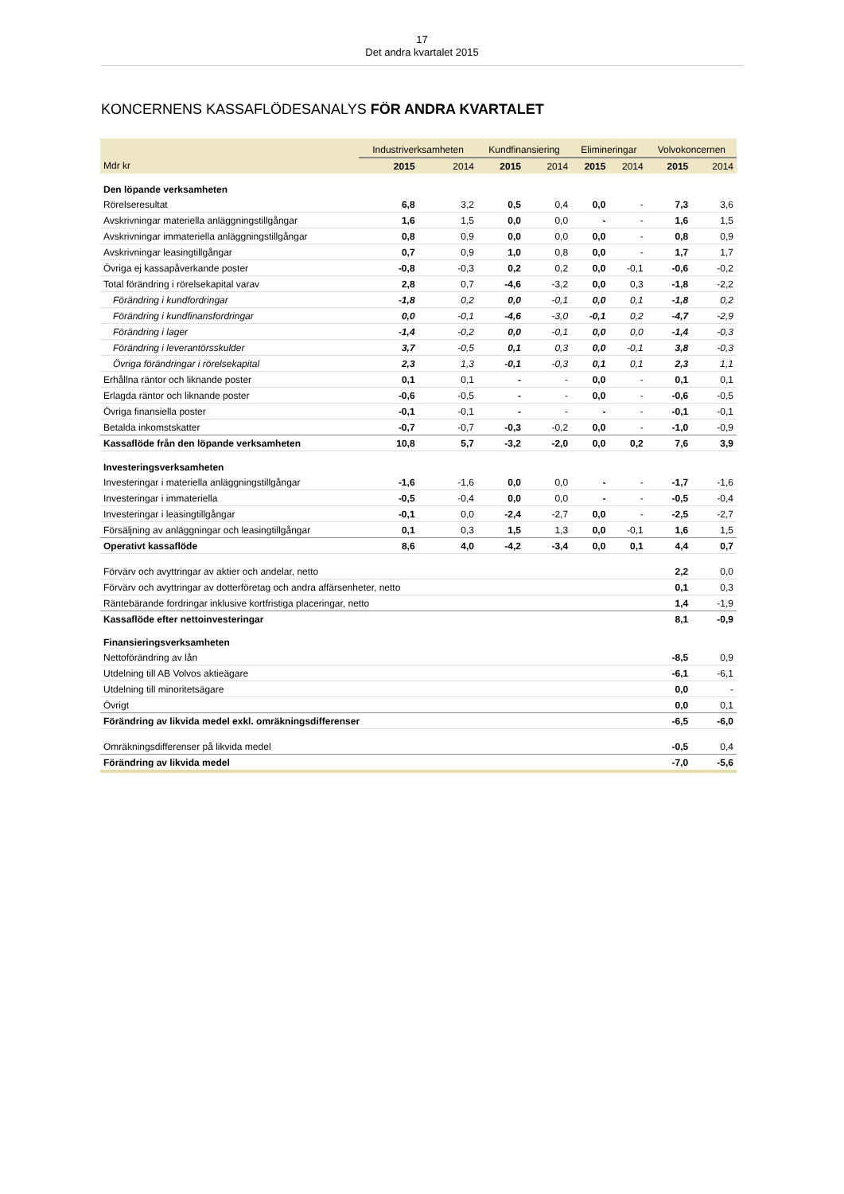17
Det andra kvartalet 2015
KONCERNENS KASSAFLÖDESANALYS FÖR ANDRA KVARTALET
| | Industriverksamheten | | Kundfinansiering | | Elimineringar | | Volvokoncernen | |
| --- | --- | --- | --- | --- | --- | --- | --- | --- |
| Mdr kr | 2015 | 2014 | 2015 | 2014 | 2015 | 2014 | 2015 | 2014 |
| Den löpande verksamheten | | | | | | | | |
| Rörelseresultat | 6,8 | 3,2 | 0,5 | 0,4 | 0,0 | - | 7,3 | 3,6 |
| Avskrivningar materiella anläggningstillgångar | 1,6 | 1,5 | 0,0 | 0,0 | - | - | 1,6 | 1,5 |
| Avskrivningar immateriella anläggningstillgångar | 0,8 | 0,9 | 0,0 | 0,0 | 0,0 | - | 0,8 | 0,9 |
| Avskrivningar leasingtillgångar | 0,7 | 0,9 | 1,0 | 0,8 | 0,0 | - | 1,7 | 1,7 |
| Övriga ej kassapåverkande poster | -0,8 | -0,3 | 0,2 | 0,2 | 0,0 | -0,1 | -0,6 | -0,2 |
| Total förändring i rörelsekapital varav | 2,8 | 0,7 | -4,6 | -3,2 | 0,0 | 0,3 | -1,8 | -2,2 |
| Förändring i kundfordringar | -1,8 | 0,2 | 0,0 | -0,1 | 0,0 | 0,1 | -1,8 | 0,2 |
| Förändring i kundfinansfordringar | 0,0 | -0,1 | -4,6 | -3,0 | -0,1 | 0,2 | -4,7 | -2,9 |
| Förändring i lager | -1,4 | -0,2 | 0,0 | -0,1 | 0,0 | 0,0 | -1,4 | -0,3 |
| Förändring i leverantörsskulder | 3,7 | -0,5 | 0,1 | 0,3 | 0,0 | -0,1 | 3,8 | -0,3 |
| Övriga förändringar i rörelsekapital | 2,3 | 1,3 | -0,1 | -0,3 | 0,1 | 0,1 | 2,3 | 1,1 |
| Erhållna räntor och liknande poster | 0,1 | 0,1 | - | - | 0,0 | - | 0,1 | 0,1 |
| Erlagda räntor och liknande poster | -0,6 | -0,5 | - | - | 0,0 | - | -0,6 | -0,5 |
| Övriga finansiella poster | -0,1 | -0,1 | - | - | - | - | -0,1 | -0,1 |
| Betalda inkomstskatter | -0,7 | -0,7 | -0,3 | -0,2 | 0,0 | - | -1,0 | -0,9 |
| Kassaflöde från den löpande verksamheten | 10,8 | 5,7 | -3,2 | -2,0 | 0,0 | 0,2 | 7,6 | 3,9 |
| Investeringsverksamheten | | | | | | | | |
| Investeringar i materiella anläggningstillgångar | -1,6 | -1,6 | 0,0 | 0,0 | - | - | -1,7 | -1,6 |
| Investeringar i immateriella | -0,5 | -0,4 | 0,0 | 0,0 | - | - | -0,5 | -0,4 |
| Investeringar i leasingtillgångar | -0,1 | 0,0 | -2,4 | -2,7 | 0,0 | - | -2,5 | -2,7 |
| Försäljning av anläggningar och leasingtillgångar | 0,1 | 0,3 | 1,5 | 1,3 | 0,0 | -0,1 | 1,6 | 1,5 |
| Operativt kassaflöde | 8,6 | 4,0 | -4,2 | -3,4 | 0,0 | 0,1 | 4,4 | 0,7 |
| Förvärv och avyttringar av aktier och andelar, netto | | | | | | | 2,2 | 0,0 |
| Förvärv och avyttringar av dotterföretag och andra affärsenheter, netto | | | | | | | 0,1 | 0,3 |
| Räntebärande fordringar inklusive kortfristiga placeringar, netto | | | | | | | 1,4 | -1,9 |
| Kassaflöde efter nettoinvesteringar | | | | | | | 8,1 | -0,9 |
| Finansieringsverksamheten | | | | | | | | |
| Nettoförändring av lån | | | | | | | -8,5 | 0,9 |
| Utdelning till AB Volvos aktieägare | | | | | | | -6,1 | -6,1 |
| Utdelning till minoritetsägare | | | | | | | 0,0 | - |
| Övrigt | | | | | | | 0,0 | 0,1 |
| Förändring av likvida medel exkl. omräkningsdifferenser | | | | | | | -6,5 | -6,0 |
| Omräkningsdifferenser på likvida medel | | | | | | | -0,5 | 0,4 |
| Förändring av likvida medel | | | | | | | -7,0 | -5,6 |